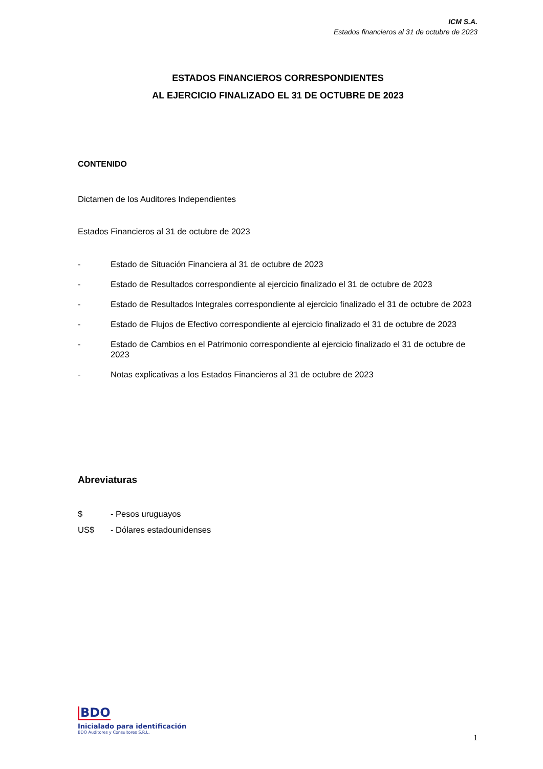ICM S.A.
Estados financieros al 31 de octubre de 2023
ESTADOS FINANCIEROS CORRESPONDIENTES
AL EJERCICIO FINALIZADO EL 31 DE OCTUBRE DE 2023
CONTENIDO
Dictamen de los Auditores Independientes
Estados Financieros al 31 de octubre de 2023
- Estado de Situación Financiera al 31 de octubre de 2023
- Estado de Resultados correspondiente al ejercicio finalizado el 31 de octubre de 2023
- Estado de Resultados Integrales correspondiente al ejercicio finalizado el 31 de octubre de 2023
- Estado de Flujos de Efectivo correspondiente al ejercicio finalizado el 31 de octubre de 2023
- Estado de Cambios en el Patrimonio correspondiente al ejercicio finalizado el 31 de octubre de 2023
- Notas explicativas a los Estados Financieros al 31 de octubre de 2023
Abreviaturas
$ - Pesos uruguayos
US$ - Dólares estadounidenses
BDO
Inicialado para identificación
BDO Auditores y Consultores S.R.L.
1